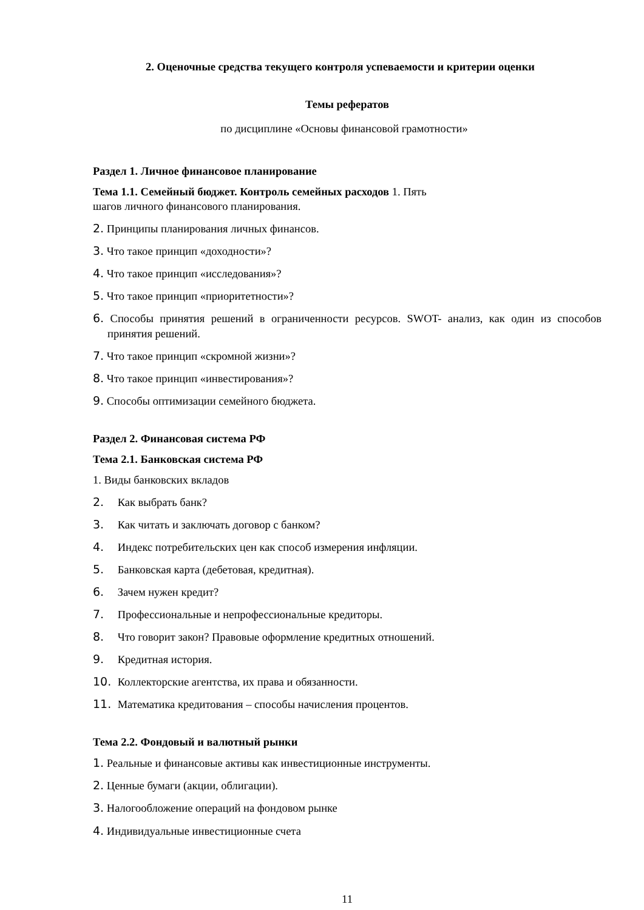2. Оценочные средства текущего контроля успеваемости и критерии оценки
Темы рефератов
по дисциплине «Основы финансовой грамотности»
Раздел 1. Личное финансовое планирование
Тема 1.1. Семейный бюджет. Контроль семейных расходов 1. Пять
шагов личного финансового планирования.
2. Принципы планирования личных финансов.
3. Что такое принцип «доходности»?
4. Что такое принцип «исследования»?
5. Что такое принцип «приоритетности»?
6. Способы принятия решений в ограниченности ресурсов. SWOT- анализ, как один из способов принятия решений.
7. Что такое принцип «скромной жизни»?
8. Что такое принцип «инвестирования»?
9. Способы оптимизации семейного бюджета.
Раздел 2. Финансовая система РФ
Тема 2.1. Банковская система РФ
1. Виды банковских вкладов
2. Как выбрать банк?
3. Как читать и заключать договор с банком?
4. Индекс потребительских цен как способ измерения инфляции.
5. Банковская карта (дебетовая, кредитная).
6. Зачем нужен кредит?
7. Профессиональные и непрофессиональные кредиторы.
8. Что говорит закон? Правовые оформление кредитных отношений.
9. Кредитная история.
10. Коллекторские агентства, их права и обязанности.
11. Математика кредитования – способы начисления процентов.
Тема 2.2. Фондовый и валютный рынки
1. Реальные и финансовые активы как инвестиционные инструменты.
2. Ценные бумаги (акции, облигации).
3. Налогообложение операций на фондовом рынке
4. Индивидуальные инвестиционные счета
11